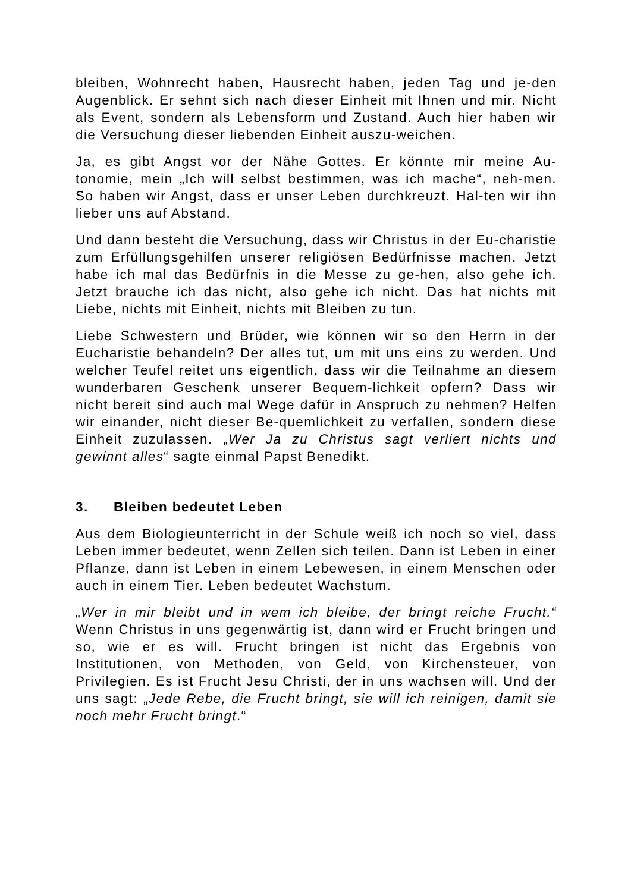bleiben, Wohnrecht haben, Hausrecht haben, jeden Tag und je-den Augenblick. Er sehnt sich nach dieser Einheit mit Ihnen und mir. Nicht als Event, sondern als Lebensform und Zustand. Auch hier haben wir die Versuchung dieser liebenden Einheit auszu-weichen.
Ja, es gibt Angst vor der Nähe Gottes. Er könnte mir meine Au-tonomie, mein „Ich will selbst bestimmen, was ich mache“, neh-men. So haben wir Angst, dass er unser Leben durchkreuzt. Hal-ten wir ihn lieber uns auf Abstand.
Und dann besteht die Versuchung, dass wir Christus in der Eu-charistie zum Erfüllungsgehilfen unserer religiösen Bedürfnisse machen. Jetzt habe ich mal das Bedürfnis in die Messe zu ge-hen, also gehe ich. Jetzt brauche ich das nicht, also gehe ich nicht. Das hat nichts mit Liebe, nichts mit Einheit, nichts mit Bleiben zu tun.
Liebe Schwestern und Brüder, wie können wir so den Herrn in der Eucharistie behandeln? Der alles tut, um mit uns eins zu werden. Und welcher Teufel reitet uns eigentlich, dass wir die Teilnahme an diesem wunderbaren Geschenk unserer Bequem-lichkeit opfern? Dass wir nicht bereit sind auch mal Wege dafür in Anspruch zu nehmen? Helfen wir einander, nicht dieser Be-quemlichkeit zu verfallen, sondern diese Einheit zuzulassen. „Wer Ja zu Christus sagt verliert nichts und gewinnt alles“ sagte einmal Papst Benedikt.
3. Bleiben bedeutet Leben
Aus dem Biologieunterricht in der Schule weiß ich noch so viel, dass Leben immer bedeutet, wenn Zellen sich teilen. Dann ist Leben in einer Pflanze, dann ist Leben in einem Lebewesen, in einem Menschen oder auch in einem Tier. Leben bedeutet Wachstum.
„Wer in mir bleibt und in wem ich bleibe, der bringt reiche Frucht.“ Wenn Christus in uns gegenwärtig ist, dann wird er Frucht bringen und so, wie er es will. Frucht bringen ist nicht das Ergebnis von Institutionen, von Methoden, von Geld, von Kirchensteuer, von Privilegien. Es ist Frucht Jesu Christi, der in uns wachsen will. Und der uns sagt: „Jede Rebe, die Frucht bringt, sie will ich reinigen, damit sie noch mehr Frucht bringt.“